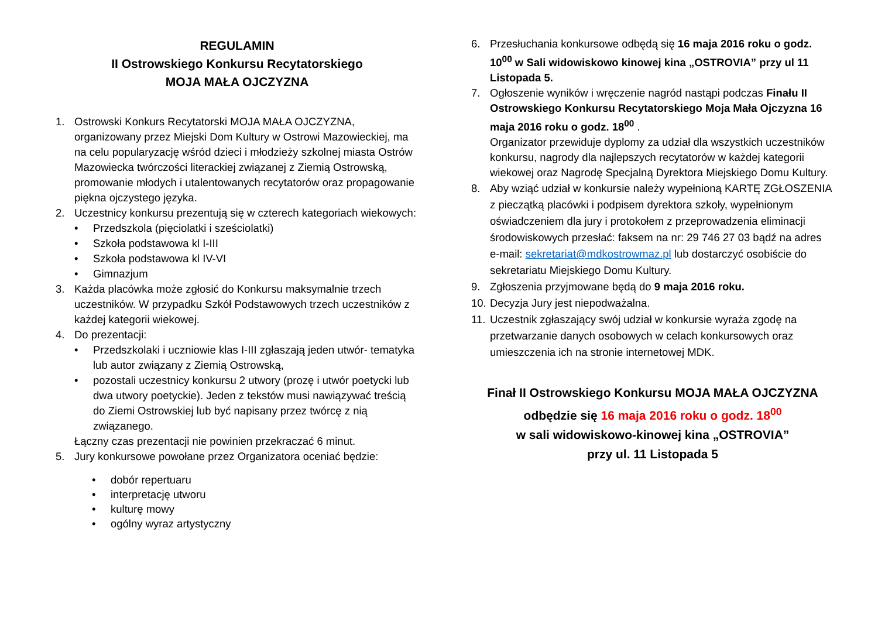REGULAMIN
II Ostrowskiego Konkursu Recytatorskiego
MOJA MAŁA OJCZYZNA
1. Ostrowski Konkurs Recytatorski MOJA MAŁA OJCZYZNA, organizowany przez Miejski Dom Kultury w Ostrowi Mazowieckiej, ma na celu popularyzację wśród dzieci i młodzieży szkolnej miasta Ostrów Mazowiecka twórczości literackiej związanej z Ziemią Ostrowską, promowanie młodych i utalentowanych recytatorów oraz propagowanie piękna ojczystego języka.
2. Uczestnicy konkursu prezentują się w czterech kategoriach wiekowych:
• Przedszkola (pięciolatki i sześciolatki)
• Szkoła podstawowa kl I-III
• Szkoła podstawowa kl IV-VI
• Gimnazjum
3. Każda placówka może zgłosić do Konkursu maksymalnie trzech uczestników. W przypadku Szkół Podstawowych trzech uczestników z każdej kategorii wiekowej.
4. Do prezentacji:
• Przedszkolaki i uczniowie klas I-III zgłaszają jeden utwór- tematyka lub autor związany z Ziemią Ostrowską,
• pozostali uczestnicy konkursu 2 utwory (prozę i utwór poetycki lub dwa utwory poetyckie). Jeden z tekstów musi nawiązywać treścią do Ziemi Ostrowskiej lub być napisany przez twórcę z nią związanego.
Łączny czas prezentacji nie powinien przekraczać 6 minut.
5. Jury konkursowe powołane przez Organizatora oceniać będzie:
• dobór repertuaru
• interpretację utworu
• kulturę mowy
• ogólny wyraz artystyczny
6. Przesłuchania konkursowe odbędą się 16 maja 2016 roku o godz. 10<sup>00</sup> w Sali widowiskowo kinowej kina „OSTROVIA” przy ul 11 Listopada 5.
7. Ogłoszenie wyników i wręczenie nagród nastąpi podczas Finału II Ostrowskiego Konkursu Recytatorskiego Moja Mała Ojczyzna 16 maja 2016 roku o godz. 18<sup>00</sup> .
Organizator przewiduje dyplomy za udział dla wszystkich uczestników konkursu, nagrody dla najlepszych recytatorów w każdej kategorii wiekowej oraz Nagrodę Specjalną Dyrektora Miejskiego Domu Kultury.
8. Aby wziąć udział w konkursie należy wypełnioną KARTĘ ZGŁOSZENIA z pieczątką placówki i podpisem dyrektora szkoły, wypełnionym oświadczeniem dla jury i protokołem z przeprowadzenia eliminacji środowiskowych przesłać: faksem na nr: 29 746 27 03 bądź na adres e-mail: sekretariat@mdkostrowmaz.pl lub dostarczyć osobiście do sekretariatu Miejskiego Domu Kultury.
9. Zgłoszenia przyjmowane będą do 9 maja 2016 roku.
10. Decyzja Jury jest niepodważalna.
11. Uczestnik zgłaszający swój udział w konkursie wyraża zgodę na przetwarzanie danych osobowych w celach konkursowych oraz umieszczenia ich na stronie internetowej MDK.
Finał II Ostrowskiego Konkursu MOJA MAŁA OJCZYZNA
odbędzie się 16 maja 2016 roku o godz. 18<sup>00</sup>
w sali widowiskowo-kinowej kina „OSTROVIA”
przy ul. 11 Listopada 5